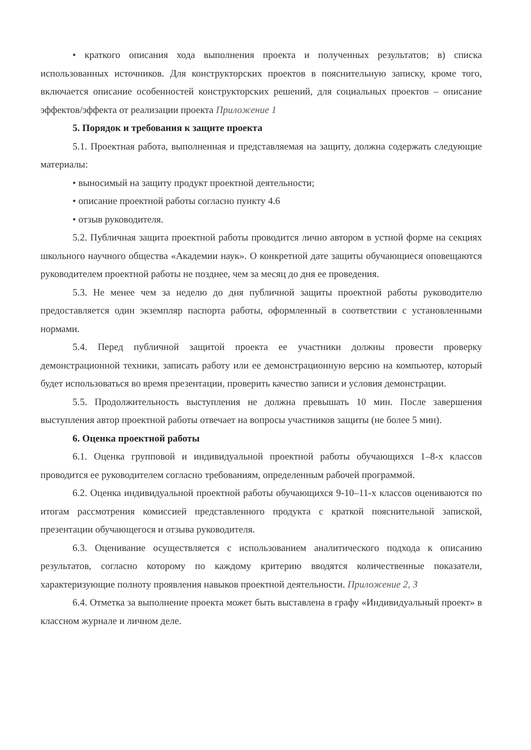• краткого описания хода выполнения проекта и полученных результатов; в) списка использованных источников. Для конструкторских проектов в пояснительную записку, кроме того, включается описание особенностей конструкторских решений, для социальных проектов – описание эффектов/эффекта от реализации проекта Приложение 1
5. Порядок и требования к защите проекта
5.1. Проектная работа, выполненная и представляемая на защиту, должна содержать следующие материалы:
• выносимый на защиту продукт проектной деятельности;
• описание проектной работы согласно пункту 4.6
• отзыв руководителя.
5.2. Публичная защита проектной работы проводится лично автором в устной форме на секциях школьного научного общества «Академии наук». О конкретной дате защиты обучающиеся оповещаются руководителем проектной работы не позднее, чем за месяц до дня ее проведения.
5.3. Не менее чем за неделю до дня публичной защиты проектной работы руководителю предоставляется один экземпляр паспорта работы, оформленный в соответствии с установленными нормами.
5.4. Перед публичной защитой проекта ее участники должны провести проверку демонстрационной техники, записать работу или ее демонстрационную версию на компьютер, который будет использоваться во время презентации, проверить качество записи и условия демонстрации.
5.5. Продолжительность выступления не должна превышать 10 мин. После завершения выступления автор проектной работы отвечает на вопросы участников защиты (не более 5 мин).
6. Оценка проектной работы
6.1. Оценка групповой и индивидуальной проектной работы обучающихся 1–8-х классов проводится ее руководителем согласно требованиям, определенным рабочей программой.
6.2. Оценка индивидуальной проектной работы обучающихся 9-10–11-х классов оцениваются по итогам рассмотрения комиссией представленного продукта с краткой пояснительной запиской, презентации обучающегося и отзыва руководителя.
6.3. Оценивание осуществляется с использованием аналитического подхода к описанию результатов, согласно которому по каждому критерию вводятся количественные показатели, характеризующие полноту проявления навыков проектной деятельности. Приложение 2, 3
6.4. Отметка за выполнение проекта может быть выставлена в графу «Индивидуальный проект» в классном журнале и личном деле.